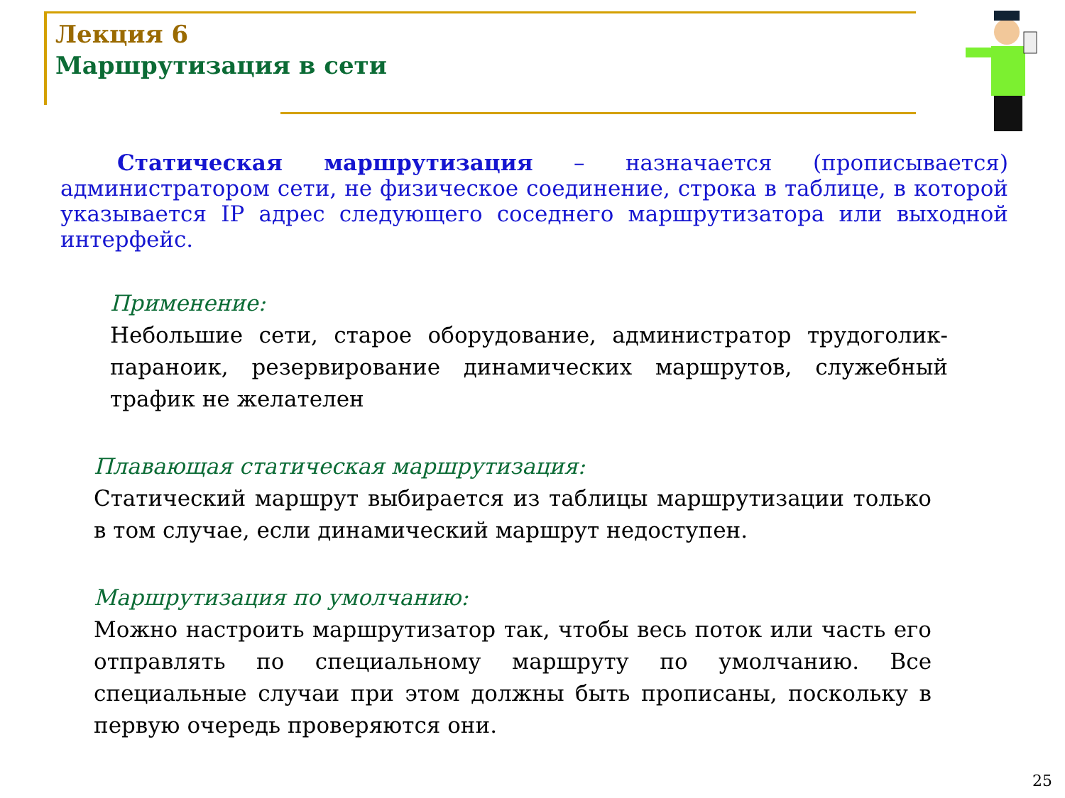Лекция 6
Маршрутизация в сети
Статическая маршрутизация – назначается (прописывается) администратором сети, не физическое соединение, строка в таблице, в которой указывается IP адрес следующего соседнего маршрутизатора или выходной интерфейс.
Применение:
Небольшие сети, старое оборудование, администратор трудоголик-параноик, резервирование динамических маршрутов, служебный трафик не желателен
Плавающая статическая маршрутизация:
Статический маршрут выбирается из таблицы маршрутизации только в том случае, если динамический маршрут недоступен.
Маршрутизация по умолчанию:
Можно настроить маршрутизатор так, чтобы весь поток или часть его отправлять по специальному маршруту по умолчанию. Все специальные случаи при этом должны быть прописаны, поскольку в первую очередь проверяются они.
25